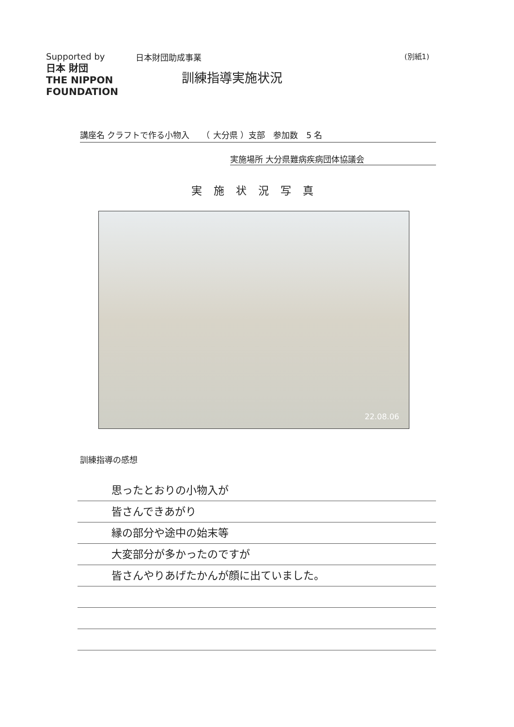Supported by
日本 財団
THE NIPPON FOUNDATION
日本財団助成事業 (別紙1)
訓練指導実施状況
講座名 クラフトで作る小物入　　（ 大分県 ）支部　参加数　5 名
実施場所 大分県難病疾病団体協議会
実施状況写真
22.08.06
訓練指導の感想
思ったとおりの小物入が
皆さんできあがり
縁の部分や途中の始末等
大変部分が多かったのですが
皆さんやりあげたかんが顔に出ていました。